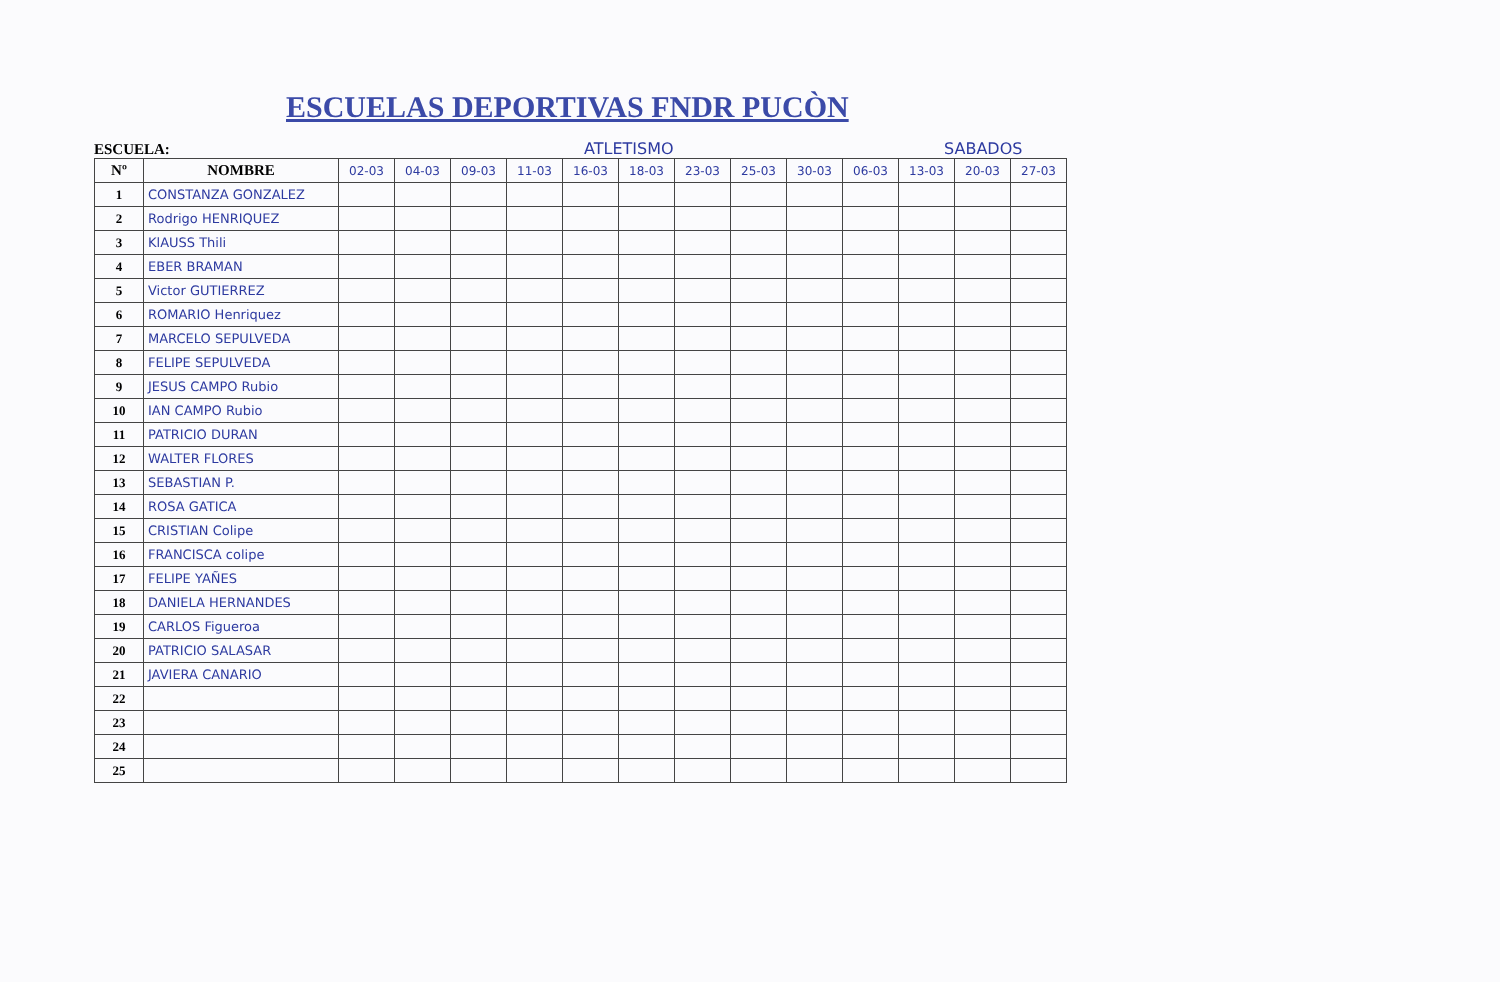ESCUELAS DEPORTIVAS FNDR PUCÒN
ESCUELA: ATLETISMO SABADOS
| Nº | NOMBRE | 02-03 | 04-03 | 09-03 | 11-03 | 16-03 | 18-03 | 23-03 | 25-03 | 30-03 | 06-03 | 13-03 | 20-03 | 27-03 |
| --- | --- | --- | --- | --- | --- | --- | --- | --- | --- | --- | --- | --- | --- | --- |
| 1 | CONSTANZA GONZALEZ | | | | | | | | | | | | | |
| 2 | Rodrigo HENRIQUEZ | | | | | | | | | | | | | |
| 3 | KlAUSS Thili | | | | | | | | | | | | | |
| 4 | EBER BRAMAN | | | | | | | | | | | | | |
| 5 | Victor GUTIERREZ | | | | | | | | | | | | | |
| 6 | ROMARIO Henriquez | | | | | | | | | | | | | |
| 7 | MARCELO SEPULVEDA | | | | | | | | | | | | | |
| 8 | FELIPE SEPULVEDA | | | | | | | | | | | | | |
| 9 | JESUS CAMPO Rubio | | | | | | | | | | | | | |
| 10 | IAN CAMPO Rubio | | | | | | | | | | | | | |
| 11 | PATRICIO DURAN | | | | | | | | | | | | | |
| 12 | WALTER FLORES | | | | | | | | | | | | | |
| 13 | SEBASTIAN P. | | | | | | | | | | | | | |
| 14 | ROSA GATICA | | | | | | | | | | | | | |
| 15 | CRISTIAN Colipe | | | | | | | | | | | | | |
| 16 | FRANCISCA colipe | | | | | | | | | | | | | |
| 17 | FELIPE YAÑES | | | | | | | | | | | | | |
| 18 | DANIELA HERNANDES | | | | | | | | | | | | | |
| 19 | CARLOS Figueroa | | | | | | | | | | | | | |
| 20 | PATRICIO SALASAR | | | | | | | | | | | | | |
| 21 | JAVIERA CANARIO | | | | | | | | | | | | | |
| 22 | | | | | | | | | | | | | | |
| 23 | | | | | | | | | | | | | | |
| 24 | | | | | | | | | | | | | | |
| 25 | | | | | | | | | | | | | | |